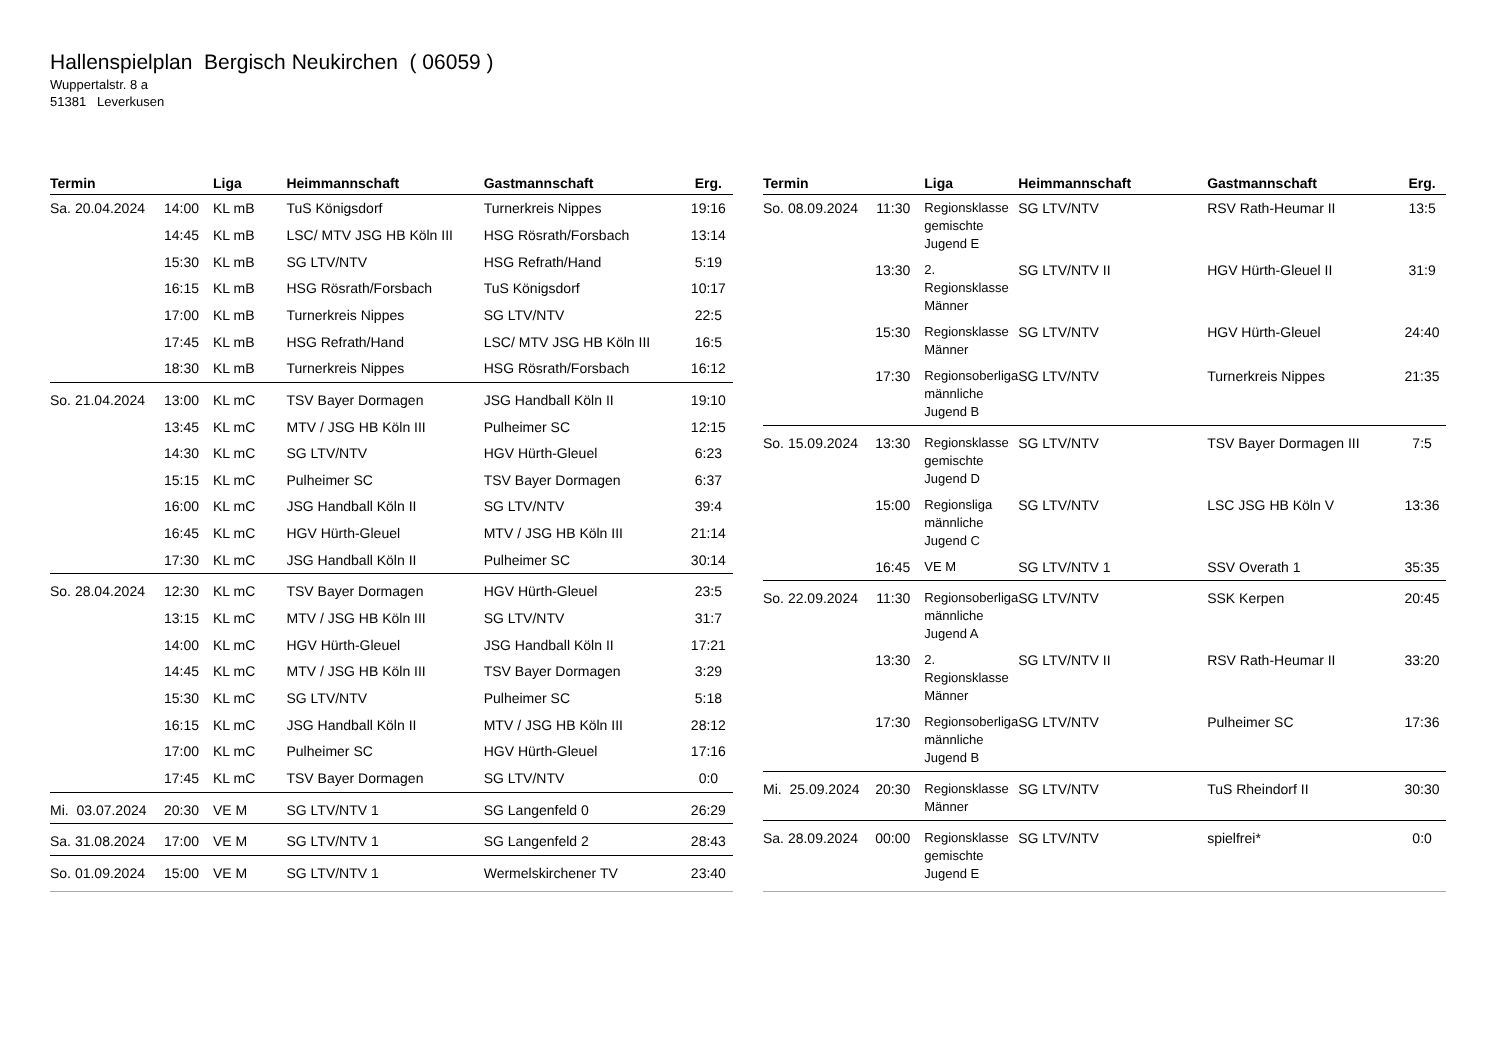Hallenspielplan Bergisch Neukirchen ( 06059 )
Wuppertalstr. 8 a
51381 Leverkusen
| Termin | | Liga | Heimmannschaft | Gastmannschaft | Erg. |
| --- | --- | --- | --- | --- | --- |
| Sa. 20.04.2024 | 14:00 | KL mB | TuS Königsdorf | Turnerkreis Nippes | 19:16 |
| | 14:45 | KL mB | LSC/ MTV JSG HB Köln III | HSG Rösrath/Forsbach | 13:14 |
| | 15:30 | KL mB | SG LTV/NTV | HSG Refrath/Hand | 5:19 |
| | 16:15 | KL mB | HSG Rösrath/Forsbach | TuS Königsdorf | 10:17 |
| | 17:00 | KL mB | Turnerkreis Nippes | SG LTV/NTV | 22:5 |
| | 17:45 | KL mB | HSG Refrath/Hand | LSC/ MTV JSG HB Köln III | 16:5 |
| | 18:30 | KL mB | Turnerkreis Nippes | HSG Rösrath/Forsbach | 16:12 |
| So. 21.04.2024 | 13:00 | KL mC | TSV Bayer Dormagen | JSG Handball Köln II | 19:10 |
| | 13:45 | KL mC | MTV / JSG HB Köln III | Pulheimer SC | 12:15 |
| | 14:30 | KL mC | SG LTV/NTV | HGV Hürth-Gleuel | 6:23 |
| | 15:15 | KL mC | Pulheimer SC | TSV Bayer Dormagen | 6:37 |
| | 16:00 | KL mC | JSG Handball Köln II | SG LTV/NTV | 39:4 |
| | 16:45 | KL mC | HGV Hürth-Gleuel | MTV / JSG HB Köln III | 21:14 |
| | 17:30 | KL mC | JSG Handball Köln II | Pulheimer SC | 30:14 |
| So. 28.04.2024 | 12:30 | KL mC | TSV Bayer Dormagen | HGV Hürth-Gleuel | 23:5 |
| | 13:15 | KL mC | MTV / JSG HB Köln III | SG LTV/NTV | 31:7 |
| | 14:00 | KL mC | HGV Hürth-Gleuel | JSG Handball Köln II | 17:21 |
| | 14:45 | KL mC | MTV / JSG HB Köln III | TSV Bayer Dormagen | 3:29 |
| | 15:30 | KL mC | SG LTV/NTV | Pulheimer SC | 5:18 |
| | 16:15 | KL mC | JSG Handball Köln II | MTV / JSG HB Köln III | 28:12 |
| | 17:00 | KL mC | Pulheimer SC | HGV Hürth-Gleuel | 17:16 |
| | 17:45 | KL mC | TSV Bayer Dormagen | SG LTV/NTV | 0:0 |
| Mi. 03.07.2024 | 20:30 | VE M | SG LTV/NTV 1 | SG Langenfeld 0 | 26:29 |
| Sa. 31.08.2024 | 17:00 | VE M | SG LTV/NTV 1 | SG Langenfeld 2 | 28:43 |
| So. 01.09.2024 | 15:00 | VE M | SG LTV/NTV 1 | Wermelskirchener TV | 23:40 |
| Termin | | Liga | Heimmannschaft | Gastmannschaft | Erg. |
| --- | --- | --- | --- | --- | --- |
| So. 08.09.2024 | 11:30 | Regionsklasse gemischte Jugend E | SG LTV/NTV | RSV Rath-Heumar II | 13:5 |
| | 13:30 | 2. Regionsklasse Männer | SG LTV/NTV II | HGV Hürth-Gleuel II | 31:9 |
| | 15:30 | Regionsklasse Männer | SG LTV/NTV | HGV Hürth-Gleuel | 24:40 |
| | 17:30 | Regionsoberliga männliche Jugend B | SG LTV/NTV | Turnerkreis Nippes | 21:35 |
| So. 15.09.2024 | 13:30 | Regionsklasse gemischte Jugend D | SG LTV/NTV | TSV Bayer Dormagen III | 7:5 |
| | 15:00 | Regionsliga männliche Jugend C | SG LTV/NTV | LSC JSG HB Köln V | 13:36 |
| | 16:45 | VE M | SG LTV/NTV 1 | SSV Overath 1 | 35:35 |
| So. 22.09.2024 | 11:30 | Regionsoberliga männliche Jugend A | SG LTV/NTV | SSK Kerpen | 20:45 |
| | 13:30 | 2. Regionsklasse Männer | SG LTV/NTV II | RSV Rath-Heumar II | 33:20 |
| | 17:30 | Regionsoberliga männliche Jugend B | SG LTV/NTV | Pulheimer SC | 17:36 |
| Mi. 25.09.2024 | 20:30 | Regionsklasse Männer | SG LTV/NTV | TuS Rheindorf II | 30:30 |
| Sa. 28.09.2024 | 00:00 | Regionsklasse gemischte Jugend E | SG LTV/NTV | spielfrei* | 0:0 |